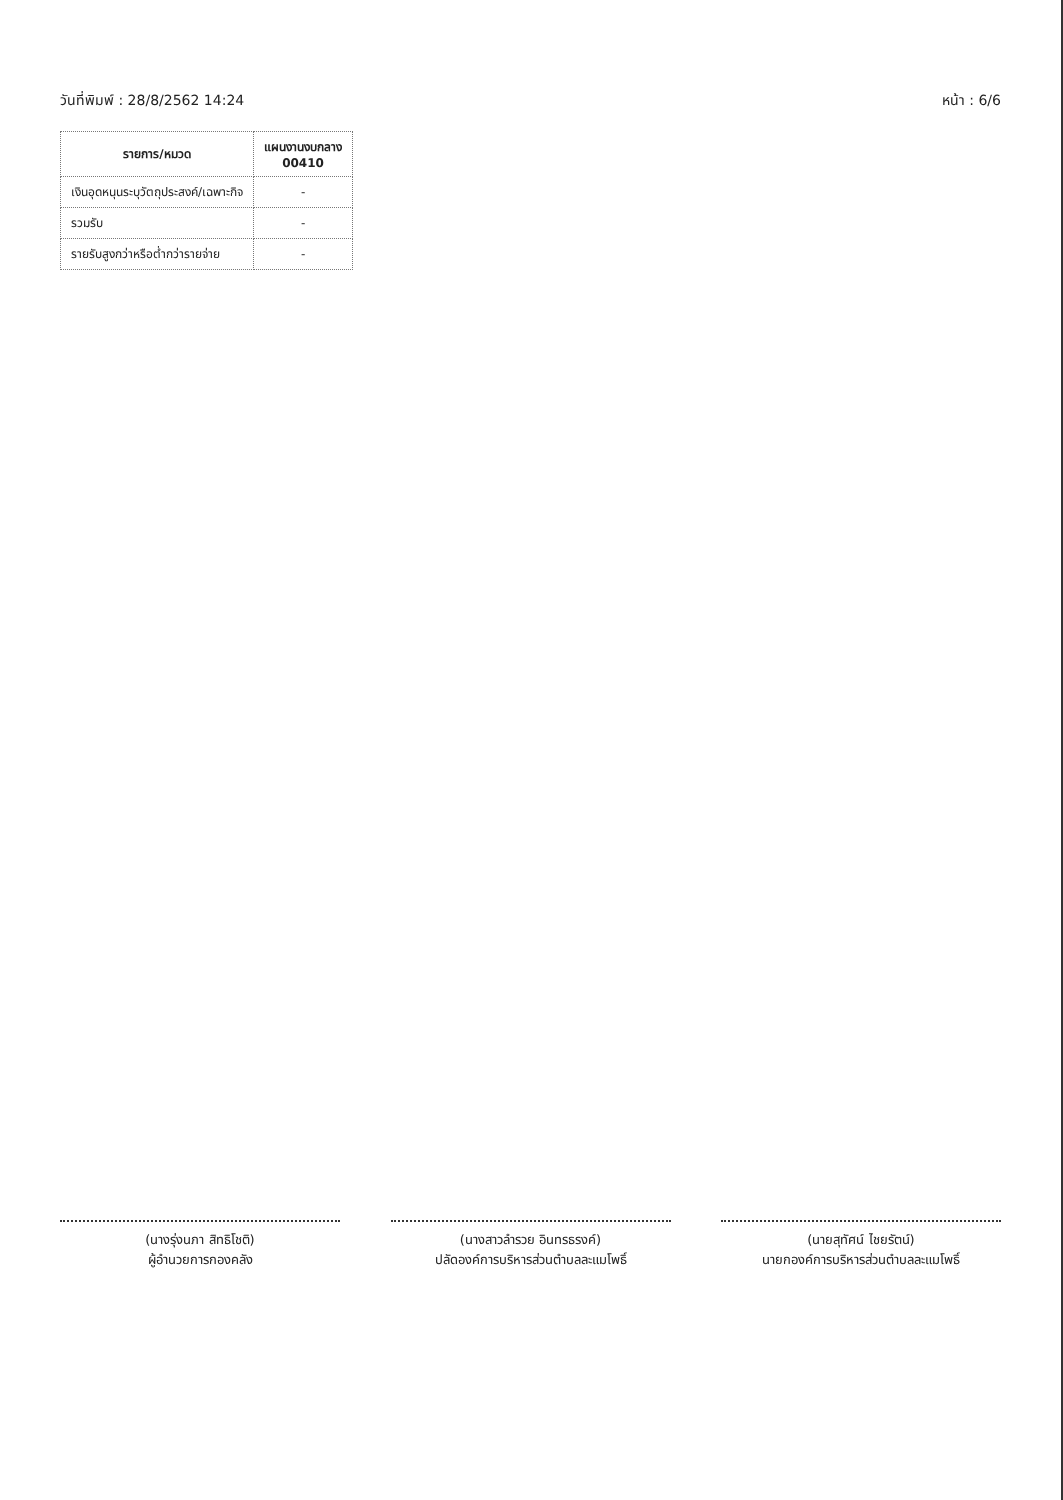วันที่พิมพ์ : 28/8/2562 14:24 หน้า : 6/6
| รายการ/หมวด | แผนงานงบกลาง 00410 |
| --- | --- |
| เงินอุดหนุนระบุวัตถุประสงค์/เฉพาะกิจ | - |
| รวมรับ | - |
| รายรับสูงกว่าหรือต่ำกว่ารายจ่าย | - |
(นางรุ่งนภา สิทธิโชติ)
ผู้อำนวยการกองคลัง
(นางสาวลำรวย อินทรธรงค์)
ปลัดองค์การบริหารส่วนตำบลละแมโพธิ์
(นายสุทัศน์ ไชยรัตน์)
นายกองค์การบริหารส่วนตำบลละแมโพธิ์